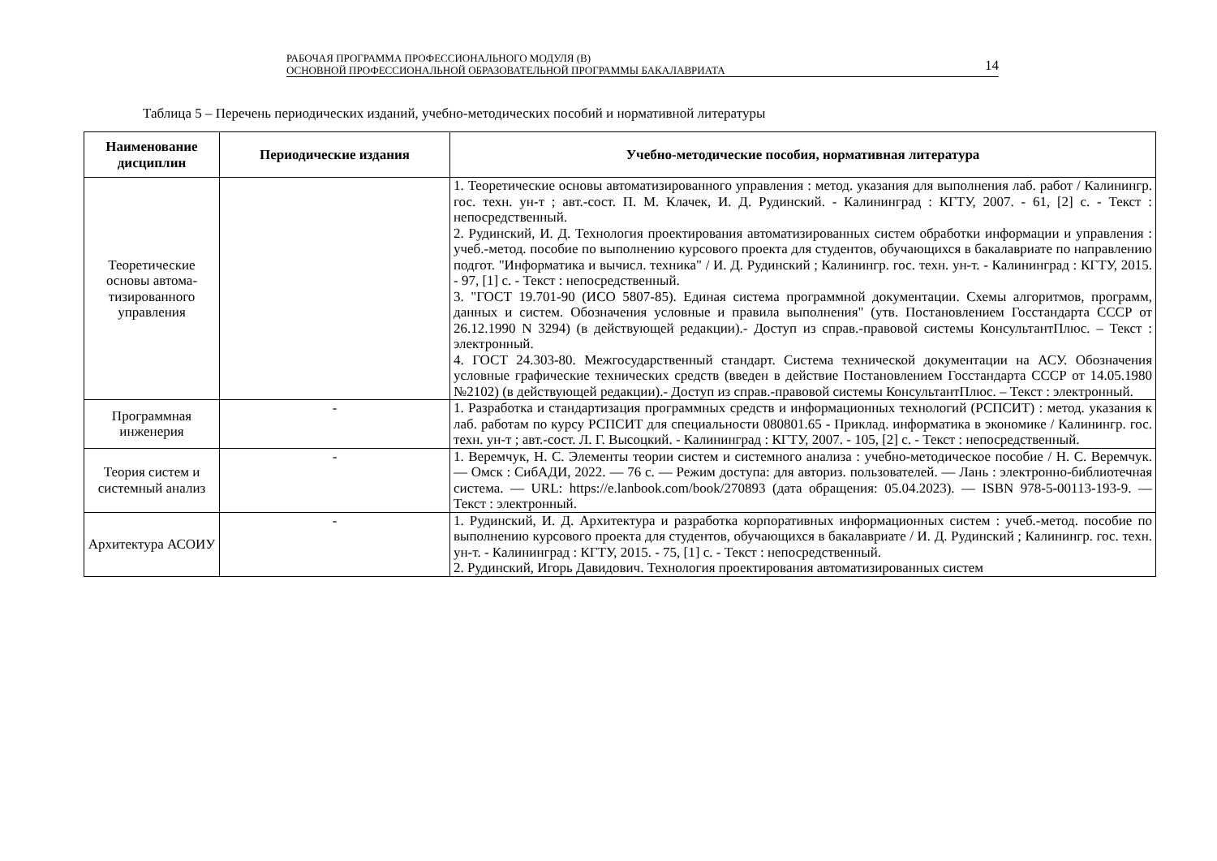РАБОЧАЯ ПРОГРАММА ПРОФЕССИОНАЛЬНОГО МОДУЛЯ (В)
ОСНОВНОЙ ПРОФЕССИОНАЛЬНОЙ ОБРАЗОВАТЕЛЬНОЙ ПРОГРАММЫ БАКАЛАВРИАТА 14
Таблица 5 – Перечень периодических изданий, учебно-методических пособий и нормативной литературы
| Наименование дисциплин | Периодические издания | Учебно-методические пособия, нормативная литература |
| --- | --- | --- |
| Теоретические основы автома-тизированного управления | | 1. Теоретические основы автоматизированного управления : метод. указания для выполнения лаб. работ / Калинингр. гос. техн. ун-т ; авт.-сост. П. М. Клачек, И. Д. Рудинский. - Калининград : КГТУ, 2007. - 61, [2] с. - Текст : непосредственный. 2. Рудинский, И. Д. Технология проектирования автоматизированных систем обработки информации и управления : учеб.-метод. пособие по выполнению курсового проекта для студентов, обучающихся в бакалавриате по направлению подгот. "Информатика и вычисл. техника" / И. Д. Рудинский ; Калинингр. гос. техн. ун-т. - Калининград : КГТУ, 2015. - 97, [1] с. - Текст : непосредственный. 3. "ГОСТ 19.701-90 (ИСО 5807-85). Единая система программной документации. Схемы алгоритмов, программ, данных и систем. Обозначения условные и правила выполнения" (утв. Постановлением Госстандарта СССР от 26.12.1990 N 3294) (в действующей редакции).- Доступ из справ.-правовой системы КонсультантПлюс. – Текст : электронный. 4. ГОСТ 24.303-80. Межгосударственный стандарт. Система технической документации на АСУ. Обозначения условные графические технических средств (введен в действие Постановлением Госстандарта СССР от 14.05.1980 №2102) (в действующей редакции).- Доступ из справ.-правовой системы КонсультантПлюс. – Текст : электронный. |
| Программная инженерия | - | 1. Разработка и стандартизация программных средств и информационных технологий (РСПСИТ) : метод. указания к лаб. работам по курсу РСПСИТ для специальности 080801.65 - Приклад. информатика в экономике / Калинингр. гос. техн. ун-т ; авт.-сост. Л. Г. Высоцкий. - Калининград : КГТУ, 2007. - 105, [2] с. - Текст : непосредственный. |
| Теория систем и системный анализ | - | 1. Веремчук, Н. С. Элементы теории систем и системного анализа : учебно-методическое пособие / Н. С. Веремчук. — Омск : СибАДИ, 2022. — 76 с. — Режим доступа: для авториз. пользователей. — Лань : электронно-библиотечная система. — URL: https://e.lanbook.com/book/270893 (дата обращения: 05.04.2023). — ISBN 978-5-00113-193-9. — Текст : электронный. |
| Архитектура АСОИУ | - | 1. Рудинский, И. Д. Архитектура и разработка корпоративных информационных систем : учеб.-метод. пособие по выполнению курсового проекта для студентов, обучающихся в бакалавриате / И. Д. Рудинский ; Калинингр. гос. техн. ун-т. - Калининград : КГТУ, 2015. - 75, [1] с. - Текст : непосредственный. 2. Рудинский, Игорь Давидович. Технология проектирования автоматизированных систем |